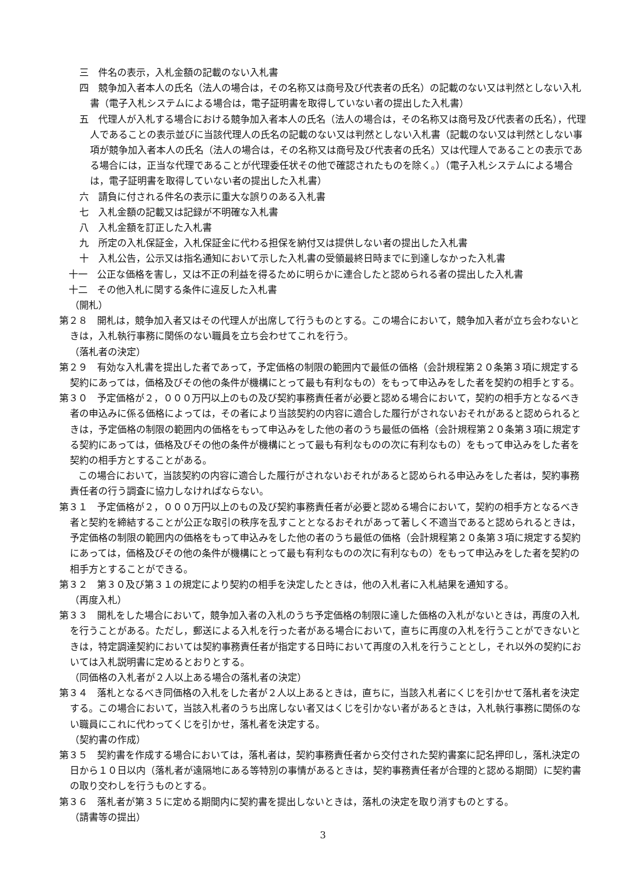三　件名の表示，入札金額の記載のない入札書
四　競争加入者本人の氏名（法人の場合は，その名称又は商号及び代表者の氏名）の記載のない又は判然としない入札書（電子入札システムによる場合は，電子証明書を取得していない者の提出した入札書）
五　代理人が入札する場合における競争加入者本人の氏名（法人の場合は，その名称又は商号及び代表者の氏名），代理人であることの表示並びに当該代理人の氏名の記載のない又は判然としない入札書（記載のない又は判然としない事項が競争加入者本人の氏名（法人の場合は，その名称又は商号及び代表者の氏名）又は代理人であることの表示である場合には，正当な代理であることが代理委任状その他で確認されたものを除く。）（電子入札システムによる場合は，電子証明書を取得していない者の提出した入札書）
六　請負に付される件名の表示に重大な誤りのある入札書
七　入札金額の記載又は記録が不明確な入札書
八　入札金額を訂正した入札書
九　所定の入札保証金，入札保証金に代わる担保を納付又は提供しない者の提出した入札書
十　入札公告，公示又は指名通知において示した入札書の受領最終日時までに到達しなかった入札書
十一　公正な価格を害し，又は不正の利益を得るために明らかに連合したと認められる者の提出した入札書
十二　その他入札に関する条件に違反した入札書
（開札）
第２８　開札は，競争加入者又はその代理人が出席して行うものとする。この場合において，競争加入者が立ち会わないときは，入札執行事務に関係のない職員を立ち会わせてこれを行う。
（落札者の決定）
第２９　有効な入札書を提出した者であって，予定価格の制限の範囲内で最低の価格（会計規程第２０条第３項に規定する契約にあっては，価格及びその他の条件が機構にとって最も有利なもの）をもって申込みをした者を契約の相手とする。
第３０　予定価格が２，０００万円以上のもの及び契約事務責任者が必要と認める場合において，契約の相手方となるべき者の申込みに係る価格によっては，その者により当該契約の内容に適合した履行がされないおそれがあると認められるときは，予定価格の制限の範囲内の価格をもって申込みをした他の者のうち最低の価格（会計規程第２０条第３項に規定する契約にあっては，価格及びその他の条件が機構にとって最も有利なものの次に有利なもの）をもって申込みをした者を契約の相手方とすることがある。
　　この場合において，当該契約の内容に適合した履行がされないおそれがあると認められる申込みをした者は，契約事務責任者の行う調査に協力しなければならない。
第３１　予定価格が２，０００万円以上のもの及び契約事務責任者が必要と認める場合において，契約の相手方となるべき者と契約を締結することが公正な取引の秩序を乱すこととなるおそれがあって著しく不適当であると認められるときは，予定価格の制限の範囲内の価格をもって申込みをした他の者のうち最低の価格（会計規程第２０条第３項に規定する契約にあっては，価格及びその他の条件が機構にとって最も有利なものの次に有利なもの）をもって申込みをした者を契約の相手方とすることができる。
第３２　第３０及び第３１の規定により契約の相手を決定したときは，他の入札者に入札結果を通知する。
（再度入札）
第３３　開札をした場合において，競争加入者の入札のうち予定価格の制限に達した価格の入札がないときは，再度の入札を行うことがある。ただし，郵送による入札を行った者がある場合において，直ちに再度の入札を行うことができないときは，特定調達契約においては契約事務責任者が指定する日時において再度の入札を行うこととし，それ以外の契約においては入札説明書に定めるとおりとする。
（同価格の入札者が２人以上ある場合の落札者の決定）
第３４　落札となるべき同価格の入札をした者が２人以上あるときは，直ちに，当該入札者にくじを引かせて落札者を決定する。この場合において，当該入札者のうち出席しない者又はくじを引かない者があるときは，入札執行事務に関係のない職員にこれに代わってくじを引かせ，落札者を決定する。
（契約書の作成）
第３５　契約書を作成する場合においては，落札者は，契約事務責任者から交付された契約書案に記名押印し，落札決定の日から１０日以内（落札者が遠隔地にある等特別の事情があるときは，契約事務責任者が合理的と認める期間）に契約書の取り交わしを行うものとする。
第３６　落札者が第３５に定める期間内に契約書を提出しないときは，落札の決定を取り消すものとする。
（請書等の提出）
3